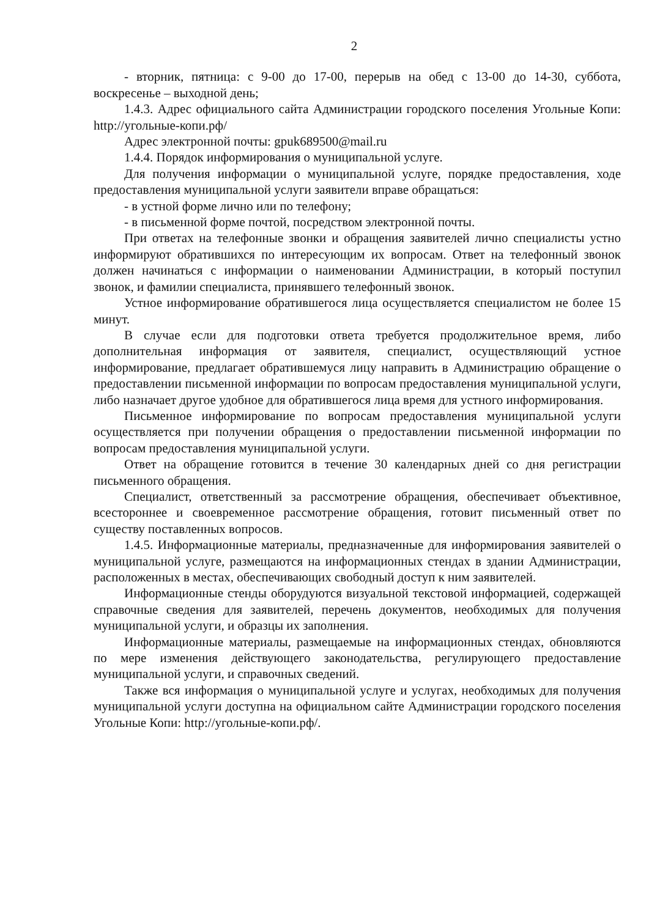2
- вторник, пятница: с 9-00 до 17-00, перерыв на обед с 13-00 до 14-30, суббота, воскресенье – выходной день;
1.4.3. Адрес официального сайта Администрации городского поселения Угольные Копи: http://угольные-копи.рф/
Адрес электронной почты: gpuk689500@mail.ru
1.4.4. Порядок информирования о муниципальной услуге.
Для получения информации о муниципальной услуге, порядке предоставления, ходе предоставления муниципальной услуги заявители вправе обращаться:
- в устной форме лично или по телефону;
- в письменной форме почтой, посредством электронной почты.
При ответах на телефонные звонки и обращения заявителей лично специалисты устно информируют обратившихся по интересующим их вопросам. Ответ на телефонный звонок должен начинаться с информации о наименовании Администрации, в который поступил звонок, и фамилии специалиста, принявшего телефонный звонок.
Устное информирование обратившегося лица осуществляется специалистом не более 15 минут.
В случае если для подготовки ответа требуется продолжительное время, либо дополнительная информация от заявителя, специалист, осуществляющий устное информирование, предлагает обратившемуся лицу направить в Администрацию обращение о предоставлении письменной информации по вопросам предоставления муниципальной услуги, либо назначает другое удобное для обратившегося лица время для устного информирования.
Письменное информирование по вопросам предоставления муниципальной услуги осуществляется при получении обращения о предоставлении письменной информации по вопросам предоставления муниципальной услуги.
Ответ на обращение готовится в течение 30 календарных дней со дня регистрации письменного обращения.
Специалист, ответственный за рассмотрение обращения, обеспечивает объективное, всестороннее и своевременное рассмотрение обращения, готовит письменный ответ по существу поставленных вопросов.
1.4.5. Информационные материалы, предназначенные для информирования заявителей о муниципальной услуге, размещаются на информационных стендах в здании Администрации, расположенных в местах, обеспечивающих свободный доступ к ним заявителей.
Информационные стенды оборудуются визуальной текстовой информацией, содержащей справочные сведения для заявителей, перечень документов, необходимых для получения муниципальной услуги, и образцы их заполнения.
Информационные материалы, размещаемые на информационных стендах, обновляются по мере изменения действующего законодательства, регулирующего предоставление муниципальной услуги, и справочных сведений.
Также вся информация о муниципальной услуге и услугах, необходимых для получения муниципальной услуги доступна на официальном сайте Администрации городского поселения Угольные Копи: http://угольные-копи.рф/.